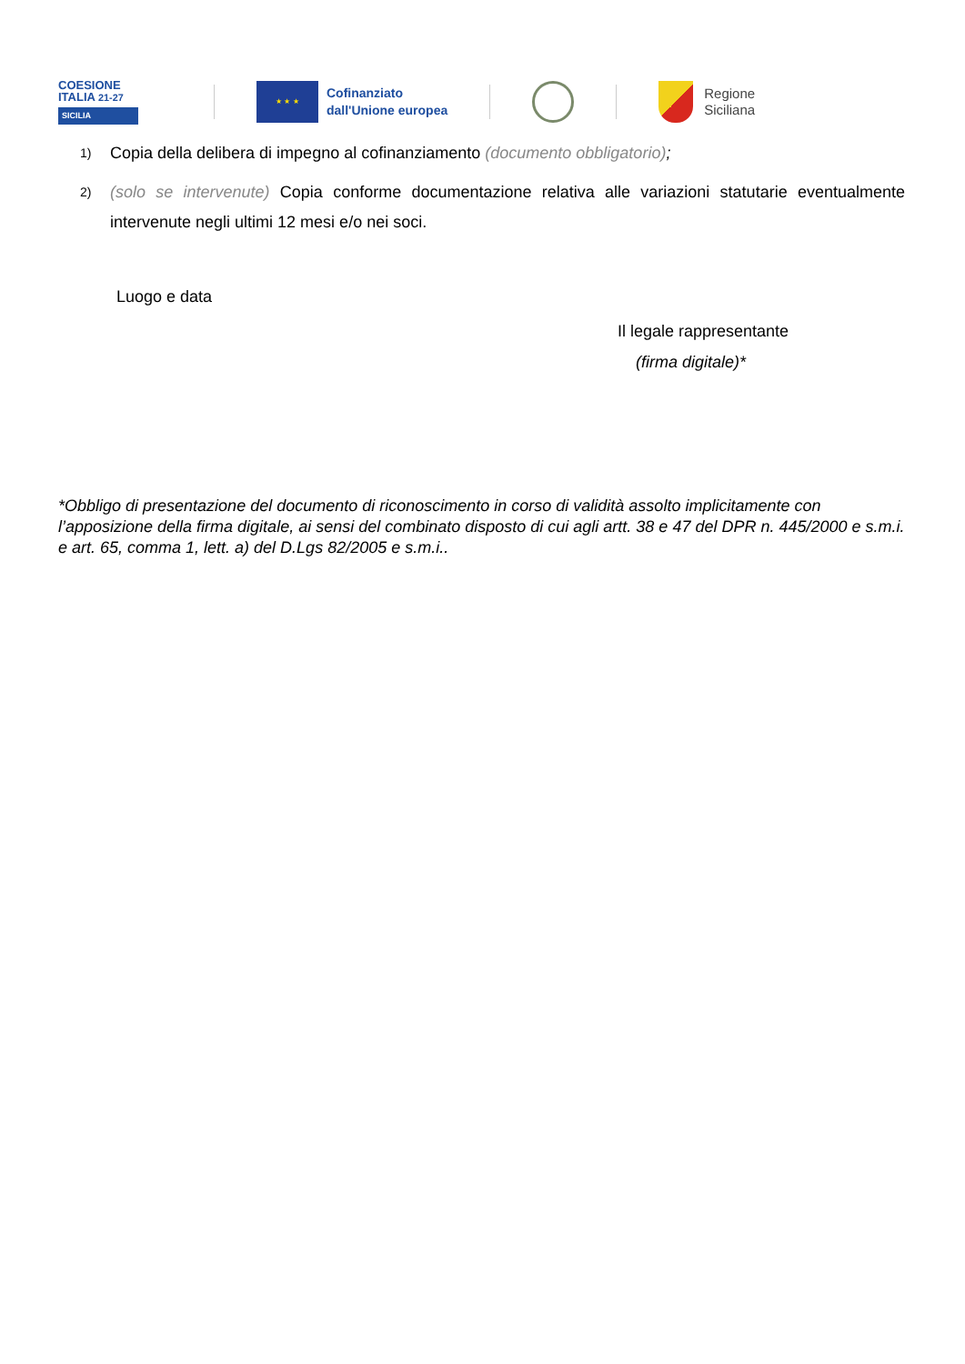COESIONE
ITALIA 21-27
SICILIA
★ ★ ★
Cofinanziato
dall'Unione europea
Regione
Siciliana
1) Copia della delibera di impegno al cofinanziamento (documento obbligatorio);
2) (solo se intervenute) Copia conforme documentazione relativa alle variazioni statutarie eventualmente intervenute negli ultimi 12 mesi e/o nei soci.
Luogo e data
Il legale rappresentante
(firma digitale)*
*Obbligo di presentazione del documento di riconoscimento in corso di validità assolto implicitamente con l’apposizione della firma digitale, ai sensi del combinato disposto di cui agli artt. 38 e 47 del DPR n. 445/2000 e s.m.i. e art. 65, comma 1, lett. a) del D.Lgs 82/2005 e s.m.i..